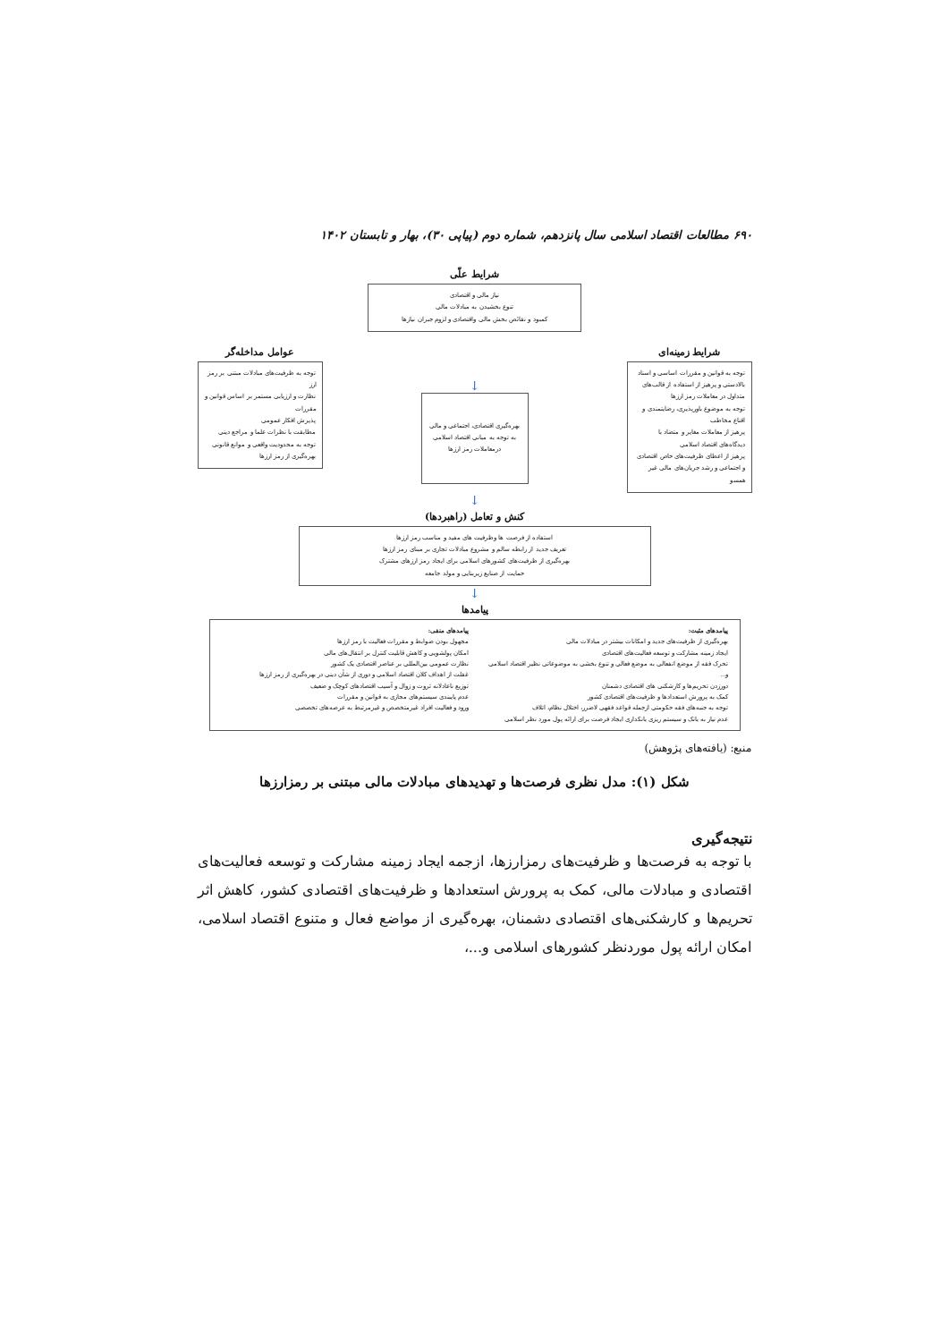۶۹۰ مطالعات اقتصاد اسلامی سال پانزدهم، شماره دوم (پیاپی ۳۰)، بهار و تابستان ۱۴۰۲
شرایط علّی
نیاز مالی و اقتصادی
تنوع بخشیدن به مبادلات مالی
کمبود و نقائص بخش مالی واقتصادی و لزوم جبران نیازها
شرایط زمینه‌ای
توجه به قوانین و مقررات اساسی و اسناد بالادستی و پرهیز از استفاده از قالب‌های متداول در معاملات رمز ارزها
توجه به موضوع باورپذیری، رضایتمندی و اقناع مخاطب
پرهیز از معاملات مغایر و متضاد با دیدگاه‌های اقتصاد اسلامی
پرهیز از اعطای ظرفیت‌های خاص اقتصادی و اجتماعی و رشد جریان‌های مالی غیر همسو
↓
بهره‌گیری اقتصادی، اجتماعی و مالی
به توجه به مبانی اقتصاد اسلامی درمعاملات رمز ارزها
عوامل مداخله‌گر
توجه به ظرفیت‌های مبادلات مبتنی بر رمز ارز
نظارت و ارزیابی مستمر بر اساس قوانین و مقررات
پذیرش افکار عمومی
مطابقت با نظرات علما و مراجع دینی
توجه به محدودیت واقعی و موانع قانونی بهره‌گیری از رمز ارزها
↓
کنش و تعامل (راهبردها)
استفاده از فرصت ها وظرفیت های مفید و مناسب رمز ارزها
تعریف جدید از رابطه سالم و مشروع مبادلات تجاری بر مبنای رمز ارزها
بهره‌گیری از ظرفیت‌های کشورهای اسلامی برای ایجاد رمز ارزهای مشترک
حمایت از صنایع زیربنایی و مولد جامعه
↓
پیامدها
پیامدهای مثبت:
بهره‌گیری از ظرفیت‌های جدید و امکانات بیشتر در مبادلات مالی
ایجاد زمینه مشارکت و توسعه فعالیت‌های اقتصادی
تحرک فقه از موضع انفعالی به موضع فعالی و تنوع بخشی به موضوعاتی نظیر اقتصاد اسلامی و...
دورزدن تحریم‌ها و کارشکنی های اقتصادی دشمنان
کمک به پرورش استعدادها و ظرفیت‌های اقتصادی کشور
توجه به جنبه‌های فقه حکومتی ازجمله قواعد فقهی لاضرر، اختلال نظام، اتلاف
عدم نیاز به بانک و سیستم ریزی بانکداری ایجاد فرصت برای ارائه پول مورد نظر اسلامی
پیامدهای منفی:
مجهول بودن ضوابط و مقررات فعالیت با رمز ارزها
امکان پولشویی و کاهش قابلیت کنترل بر انتقال‌های مالی
نظارت عمومی بین‌المللی بر عناصر اقتصادی یک کشور
غفلت از اهداف کلان اقتصاد اسلامی و دوری از شأن دینی در بهره‌گیری از رمز ارزها
توزیع ناعادلانه ثروت و زوال و آسیب اقتصادهای کوچک و ضعیف
عدم پایبندی سیستم‌های مجازی به قوانین و مقررات
ورود و فعالیت افراد غیرمتخصص و غیرمرتبط به عرصه‌های تخصصی
منبع: (یافته‌های پژوهش)
شکل (۱): مدل نظری فرصت‌ها و تهدیدهای مبادلات مالی مبتنی بر رمزارزها
نتیجه‌گیری
با توجه به فرصت‌ها و ظرفیت‌های رمزارزها، ازجمه ایجاد زمینه مشارکت و توسعه فعالیت‌های اقتصادی و مبادلات مالی، کمک به پرورش استعدادها و ظرفیت‌های اقتصادی کشور، کاهش اثر تحریم‌ها و کارشکنی‌های اقتصادی دشمنان، بهره‌گیری از مواضع فعال و متنوع اقتصاد اسلامی، امکان ارائه پول موردنظر کشورهای اسلامی و...،